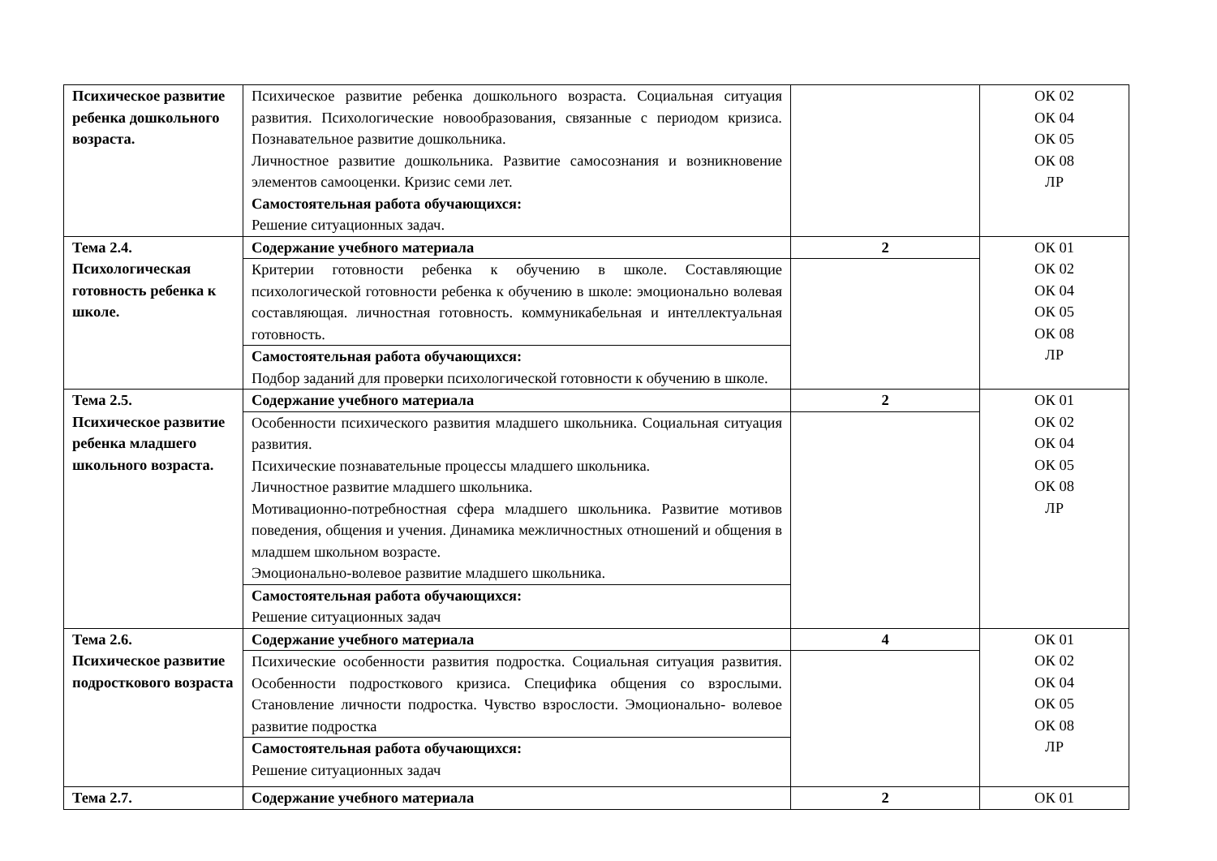| Психическое развитие ребенка дошкольного возраста. | Психическое развитие ребенка дошкольного возраста. Социальная ситуация развития. Психологические новообразования, связанные с периодом кризиса. Познавательное развитие дошкольника. Личностное развитие дошкольника. Развитие самосознания и возникновение элементов самооценки. Кризис семи лет. Самостоятельная работа обучающихся: Решение ситуационных задач. | | ОК 02 ОК 04 ОК 05 ОК 08 ЛР |
| Тема 2.4. Психологическая готовность ребенка к школе. | Содержание учебного материала | 2 | ОК 01 ОК 02 ОК 04 ОК 05 ОК 08 ЛР |
| | Критерии готовности ребенка к обучению в школе. Составляющие психологической готовности ребенка к обучению в школе: эмоционально волевая составляющая. личностная готовность. коммуникабельная и интеллектуальная готовность. | | |
| | Самостоятельная работа обучающихся: Подбор заданий для проверки психологической готовности к обучению в школе. | | |
| Тема 2.5. Психическое развитие ребенка младшего школьного возраста. | Содержание учебного материала | 2 | ОК 01 ОК 02 ОК 04 ОК 05 ОК 08 ЛР |
| | Особенности психического развития младшего школьника. Социальная ситуация развития. Психические познавательные процессы младшего школьника. Личностное развитие младшего школьника. Мотивационно-потребностная сфера младшего школьника. Развитие мотивов поведения, общения и учения. Динамика межличностных отношений и общения в младшем школьном возрасте. Эмоционально-волевое развитие младшего школьника. | | |
| | Самостоятельная работа обучающихся: Решение ситуационных задач | | |
| Тема 2.6. Психическое развитие подросткового возраста | Содержание учебного материала | 4 | ОК 01 ОК 02 ОК 04 ОК 05 ОК 08 ЛР |
| | Психические особенности развития подростка. Социальная ситуация развития. Особенности подросткового кризиса. Специфика общения со взрослыми. Становление личности подростка. Чувство взрослости. Эмоционально- волевое развитие подростка | | |
| | Самостоятельная работа обучающихся: Решение ситуационных задач | | |
| Тема 2.7. | Содержание учебного материала | 2 | ОК 01 |